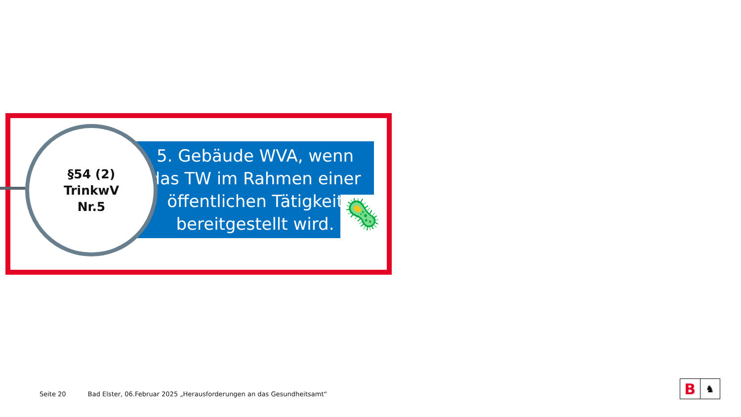5. Gebäude WVA, wenn
das TW im Rahmen einer
öffentlichen Tätigkeit
bereitgestellt wird.
🦠
§54 (2)
TrinkwV
Nr.5
Seite 20 Bad Elster, 06.Februar 2025 „Herausforderungen an das Gesundheitsamt“
B
♞